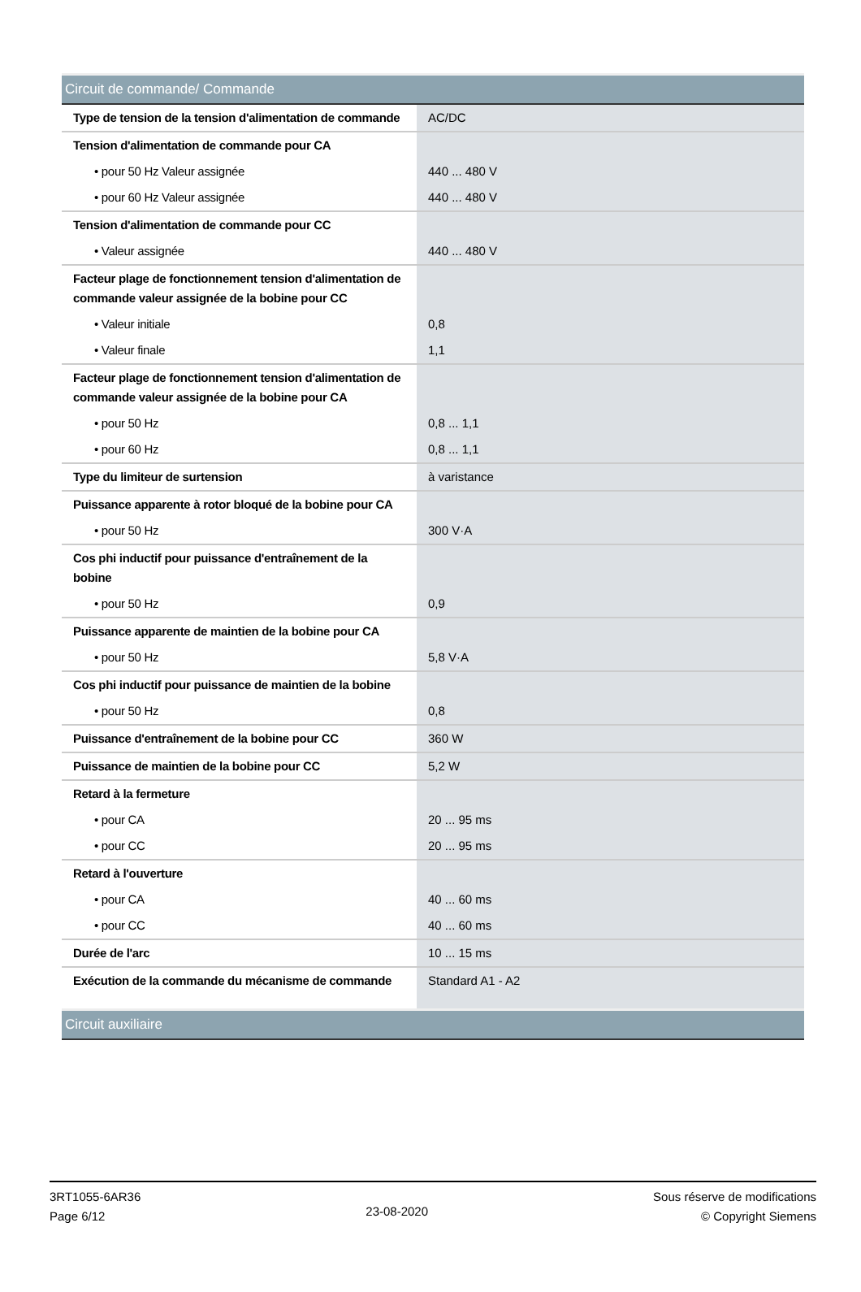| Circuit de commande/ Commande | |
| Type de tension de la tension d'alimentation de commande | AC/DC |
| Tension d'alimentation de commande pour CA | |
| • pour 50 Hz Valeur assignée | 440 ... 480 V |
| • pour 60 Hz Valeur assignée | 440 ... 480 V |
| Tension d'alimentation de commande pour CC | |
| • Valeur assignée | 440 ... 480 V |
| Facteur plage de fonctionnement tension d'alimentation de commande valeur assignée de la bobine pour CC | |
| • Valeur initiale | 0,8 |
| • Valeur finale | 1,1 |
| Facteur plage de fonctionnement tension d'alimentation de commande valeur assignée de la bobine pour CA | |
| • pour 50 Hz | 0,8 ... 1,1 |
| • pour 60 Hz | 0,8 ... 1,1 |
| Type du limiteur de surtension | à varistance |
| Puissance apparente à rotor bloqué de la bobine pour CA | |
| • pour 50 Hz | 300 V·A |
| Cos phi inductif pour puissance d'entraînement de la bobine | |
| • pour 50 Hz | 0,9 |
| Puissance apparente de maintien de la bobine pour CA | |
| • pour 50 Hz | 5,8 V·A |
| Cos phi inductif pour puissance de maintien de la bobine | |
| • pour 50 Hz | 0,8 |
| Puissance d'entraînement de la bobine pour CC | 360 W |
| Puissance de maintien de la bobine pour CC | 5,2 W |
| Retard à la fermeture | |
| • pour CA | 20 ... 95 ms |
| • pour CC | 20 ... 95 ms |
| Retard à l'ouverture | |
| • pour CA | 40 ... 60 ms |
| • pour CC | 40 ... 60 ms |
| Durée de l'arc | 10 ... 15 ms |
| Exécution de la commande du mécanisme de commande | Standard A1 - A2 |
| Circuit auxiliaire | |
3RT1055-6AR36
Page 6/12
23-08-2020
Sous réserve de modifications
© Copyright Siemens